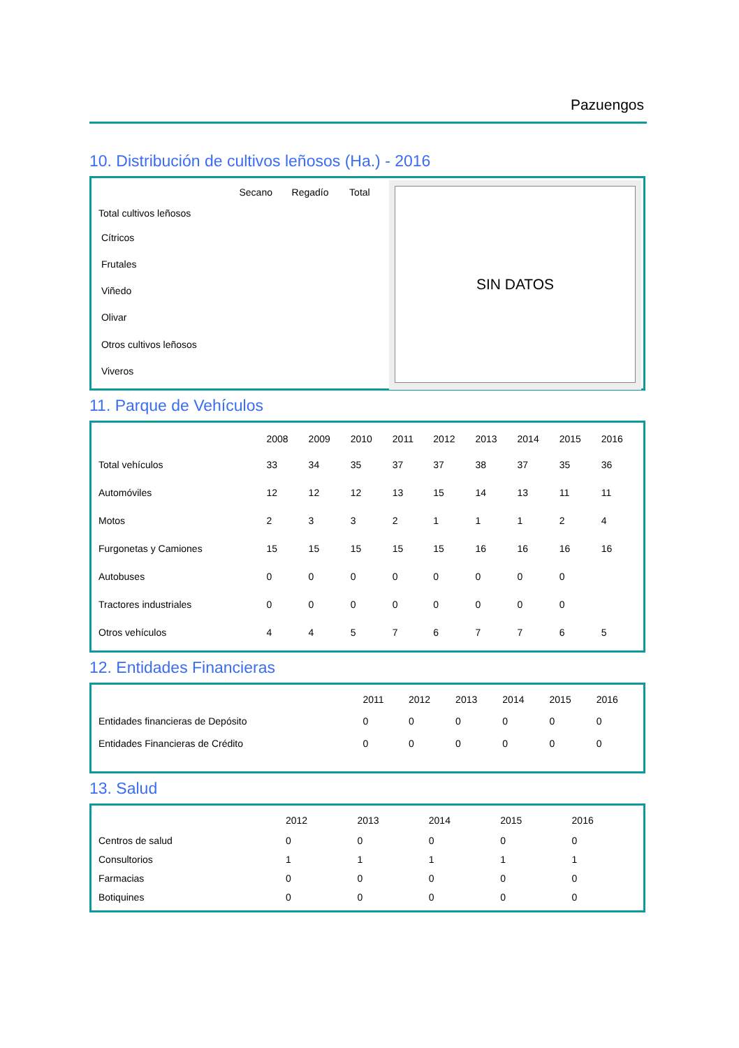Pazuengos
10. Distribución de cultivos leñosos (Ha.) - 2016
| | Secano | Regadío | Total |
| --- | --- | --- | --- |
| Total cultivos leñosos | | | |
| Cítricos | | | |
| Frutales | | | |
| Viñedo | | | |
| Olivar | | | |
| Otros cultivos leñosos | | | |
| Viveros | | | |
SIN DATOS
11. Parque de Vehículos
| | 2008 | 2009 | 2010 | 2011 | 2012 | 2013 | 2014 | 2015 | 2016 |
| --- | --- | --- | --- | --- | --- | --- | --- | --- | --- |
| Total vehículos | 33 | 34 | 35 | 37 | 37 | 38 | 37 | 35 | 36 |
| Automóviles | 12 | 12 | 12 | 13 | 15 | 14 | 13 | 11 | 11 |
| Motos | 2 | 3 | 3 | 2 | 1 | 1 | 1 | 2 | 4 |
| Furgonetas y Camiones | 15 | 15 | 15 | 15 | 15 | 16 | 16 | 16 | 16 |
| Autobuses | 0 | 0 | 0 | 0 | 0 | 0 | 0 | 0 | |
| Tractores industriales | 0 | 0 | 0 | 0 | 0 | 0 | 0 | 0 | |
| Otros vehículos | 4 | 4 | 5 | 7 | 6 | 7 | 7 | 6 | 5 |
12. Entidades Financieras
| | 2011 | 2012 | 2013 | 2014 | 2015 | 2016 |
| --- | --- | --- | --- | --- | --- | --- |
| Entidades financieras de Depósito | 0 | 0 | 0 | 0 | 0 | 0 |
| Entidades Financieras de Crédito | 0 | 0 | 0 | 0 | 0 | 0 |
13. Salud
| | 2012 | 2013 | 2014 | 2015 | 2016 |
| --- | --- | --- | --- | --- | --- |
| Centros de salud | 0 | 0 | 0 | 0 | 0 |
| Consultorios | 1 | 1 | 1 | 1 | 1 |
| Farmacias | 0 | 0 | 0 | 0 | 0 |
| Botiquines | 0 | 0 | 0 | 0 | 0 |